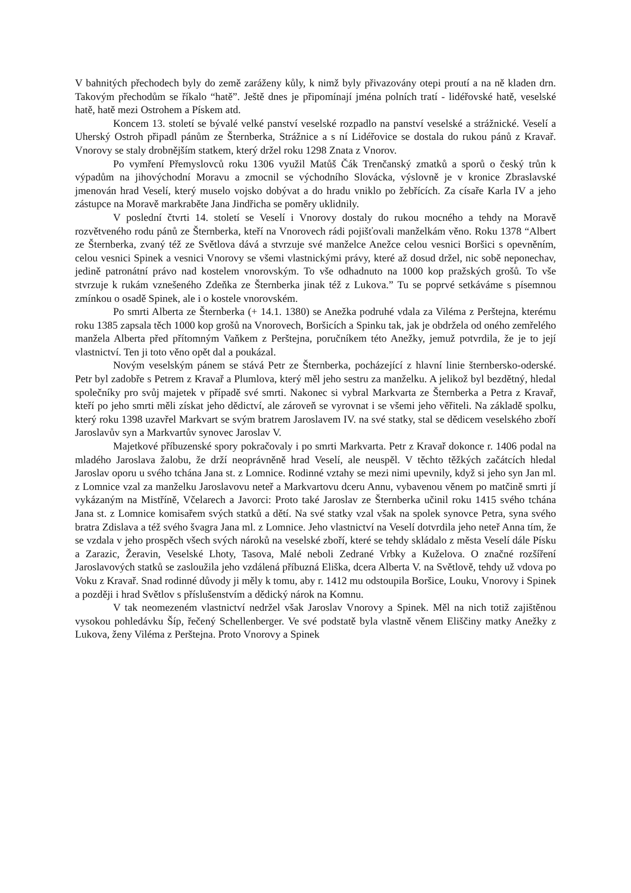V bahnitých přechodech byly do země zaráženy kůly, k nimž byly přivazovány otepi proutí a na ně kladen drn. Takovým přechodům se říkalo “hatě”. Ještě dnes je připomínají jména polních tratí - lidéřovské hatě, veselské hatě, hatě mezi Ostrohem a Pískem atd.
Koncem 13. století se bývalé velké panství veselské rozpadlo na panství veselské a strážnické. Veselí a Uherský Ostroh připadl pánům ze Šternberka, Strážnice a s ní Lidéřovice se dostala do rukou pánů z Kravař. Vnorovy se staly drobnějším statkem, který držel roku 1298 Znata z Vnorov.
Po vymření Přemyslovců roku 1306 využil Matůš Čák Trenčanský zmatků a sporů o český trůn k výpadům na jihovýchodní Moravu a zmocnil se východního Slovácka, výslovně je v kronice Zbraslavské jmenován hrad Veselí, který muselo vojsko dobývat a do hradu vniklo po žebřících. Za císaře Karla IV a jeho zástupce na Moravě markraběte Jana Jindřicha se poměry uklidnily.
V poslední čtvrti 14. století se Veselí i Vnorovy dostaly do rukou mocného a tehdy na Moravě rozvětveného rodu pánů ze Šternberka, kteří na Vnorovech rádi pojišťovali manželkám věno. Roku 1378 “Albert ze Šternberka, zvaný též ze Světlova dává a stvrzuje své manželce Anežce celou vesnici Boršici s opevněním, celou vesnici Spinek a vesnici Vnorovy se všemi vlastnickými právy, které až dosud držel, nic sobě neponechav, jedině patronátní právo nad kostelem vnorovským. To vše odhadnuto na 1000 kop pražských grošů. To vše stvrzuje k rukám vznešeného Zdeňka ze Šternberka jinak též z Lukova.” Tu se poprvé setkáváme s písemnou zmínkou o osadě Spinek, ale i o kostele vnorovském.
Po smrti Alberta ze Šternberka (+ 14.1. 1380) se Anežka podruhé vdala za Viléma z Perštejna, kterému roku 1385 zapsala těch 1000 kop grošů na Vnorovech, Boršicích a Spinku tak, jak je obdržela od oného zemřelého manžela Alberta před přítomným Vaňkem z Perštejna, poručníkem této Anežky, jemuž potvrdila, že je to její vlastnictví. Ten ji toto věno opět dal a poukázal.
Novým veselským pánem se stává Petr ze Šternberka, pocházející z hlavní linie šternbersko-oderské. Petr byl zadobře s Petrem z Kravař a Plumlova, který měl jeho sestru za manželku. A jelikož byl bezdětný, hledal společníky pro svůj majetek v případě své smrti. Nakonec si vybral Markvarta ze Šternberka a Petra z Kravař, kteří po jeho smrti měli získat jeho dědictví, ale zároveň se vyrovnat i se všemi jeho věřiteli. Na základě spolku, který roku 1398 uzavřel Markvart se svým bratrem Jaroslavem IV. na své statky, stal se dědicem veselského zboří Jaroslavův syn a Markvartův synovec Jaroslav V.
Majetkové příbuzenské spory pokračovaly i po smrti Markvarta. Petr z Kravař dokonce r. 1406 podal na mladého Jaroslava žalobu, že drží neoprávněně hrad Veselí, ale neuspěl. V těchto těžkých začátcích hledal Jaroslav oporu u svého tchána Jana st. z Lomnice. Rodinné vztahy se mezi nimi upevnily, když si jeho syn Jan ml. z Lomnice vzal za manželku Jaroslavovu neteř a Markvartovu dceru Annu, vybavenou věnem po matčině smrti jí vykázaným na Mistříně, Včelarech a Javorci: Proto také Jaroslav ze Šternberka učinil roku 1415 svého tchána Jana st. z Lomnice komisařem svých statků a dětí. Na své statky vzal však na spolek synovce Petra, syna svého bratra Zdislava a též svého švagra Jana ml. z Lomnice. Jeho vlastnictví na Veselí dotvrdila jeho neteř Anna tím, že se vzdala v jeho prospěch všech svých nároků na veselské zboří, které se tehdy skládalo z města Veselí dále Písku a Zarazic, Žeravin, Veselské Lhoty, Tasova, Malé neboli Zedrané Vrbky a Kuželova. O značné rozšíření Jaroslavových statků se zasloužila jeho vzdálená příbuzná Eliška, dcera Alberta V. na Světlově, tehdy už vdova po Voku z Kravař. Snad rodinné důvody ji měly k tomu, aby r. 1412 mu odstoupila Boršice, Louku, Vnorovy i Spinek a později i hrad Světlov s příslušenstvím a dědický nárok na Komnu.
V tak neomezeném vlastnictví nedržel však Jaroslav Vnorovy a Spinek. Měl na nich totiž zajištěnou vysokou pohledávku Šíp, řečený Schellenberger. Ve své podstatě byla vlastně věnem Eliščiny matky Anežky z Lukova, ženy Viléma z Perštejna. Proto Vnorovy a Spinek